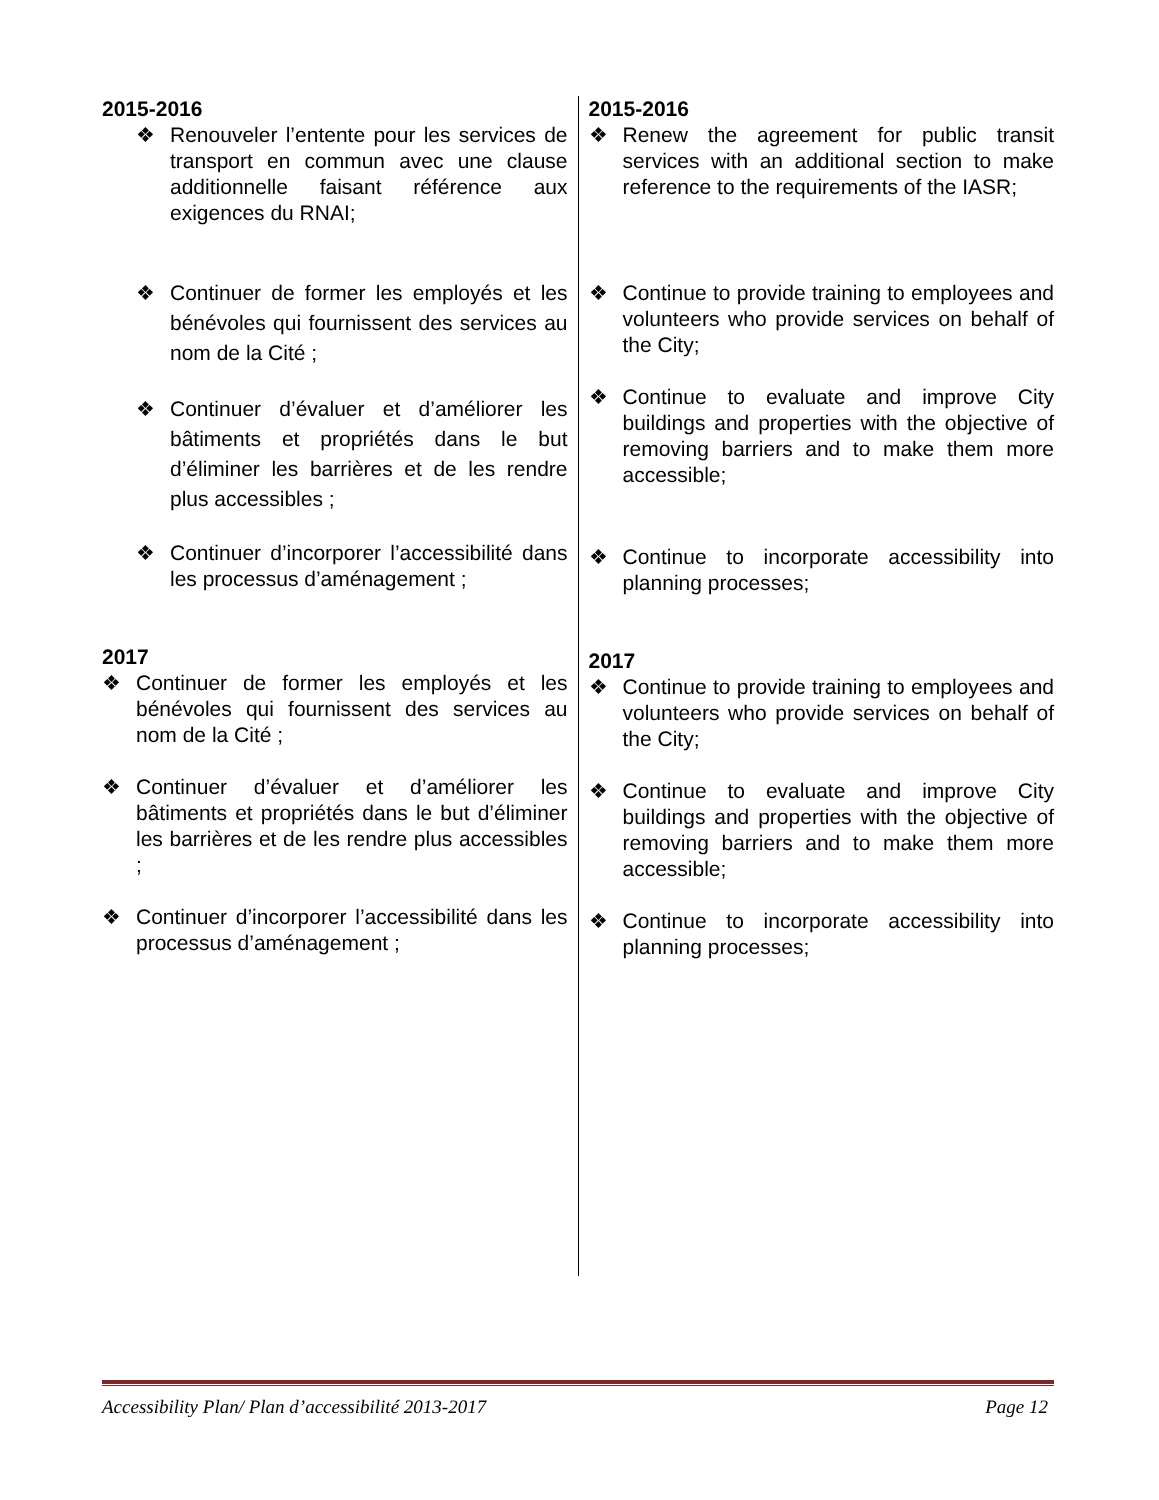2015-2016
❖ Renouveler l’entente pour les services de transport en commun avec une clause additionnelle faisant référence aux exigences du RNAI;
❖ Continuer de former les employés et les bénévoles qui fournissent des services au nom de la Cité ;
❖ Continuer d’évaluer et d’améliorer les bâtiments et propriétés dans le but d’éliminer les barrières et de les rendre plus accessibles ;
❖ Continuer d’incorporer l’accessibilité dans les processus d’aménagement ;
2017
❖ Continuer de former les employés et les bénévoles qui fournissent des services au nom de la Cité ;
❖ Continuer d’évaluer et d’améliorer les bâtiments et propriétés dans le but d’éliminer les barrières et de les rendre plus accessibles ;
❖ Continuer d’incorporer l’accessibilité dans les processus d’aménagement ;
2015-2016
❖ Renew the agreement for public transit services with an additional section to make reference to the requirements of the IASR;
❖ Continue to provide training to employees and volunteers who provide services on behalf of the City;
❖ Continue to evaluate and improve City buildings and properties with the objective of removing barriers and to make them more accessible;
❖ Continue to incorporate accessibility into planning processes;
2017
❖ Continue to provide training to employees and volunteers who provide services on behalf of the City;
❖ Continue to evaluate and improve City buildings and properties with the objective of removing barriers and to make them more accessible;
❖ Continue to incorporate accessibility into planning processes;
Accessibility Plan/ Plan d’accessibilité 2013-2017 Page 12